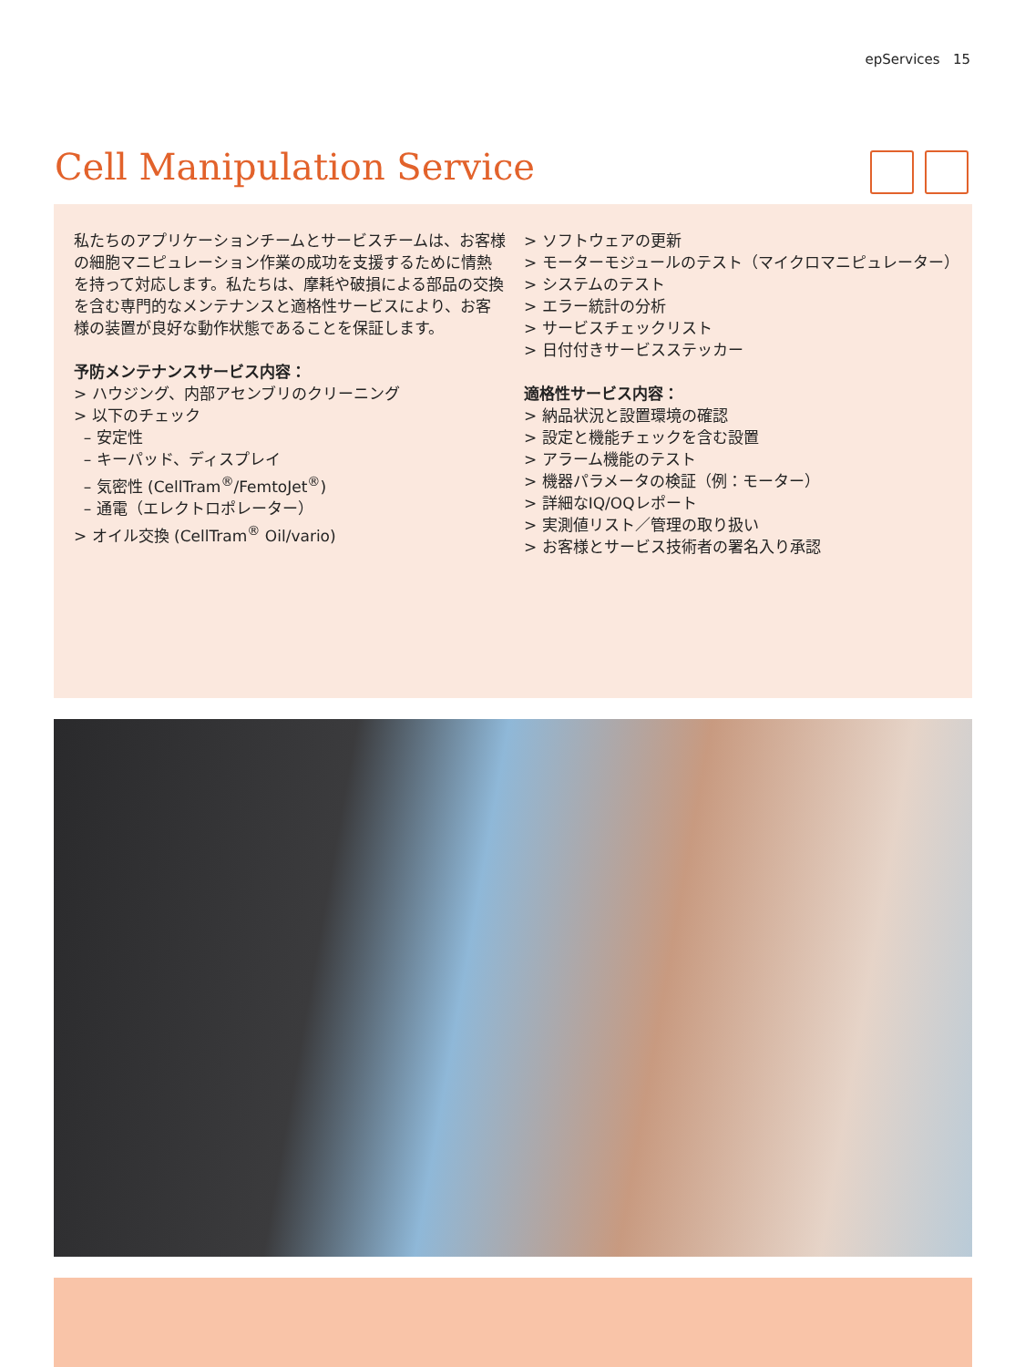epServices 15
Cell Manipulation Service
私たちのアプリケーションチームとサービスチームは、お客様の細胞マニピュレーション作業の成功を支援するために情熱を持って対応します。私たちは、摩耗や破損による部品の交換を含む専門的なメンテナンスと適格性サービスにより、お客様の装置が良好な動作状態であることを保証します。
予防メンテナンスサービス内容：
> ハウジング、内部アセンブリのクリーニング
> 以下のチェック
– 安定性
– キーパッド、ディスプレイ
– 気密性 (CellTram<sup>®</sup>/FemtoJet<sup>®</sup>)
– 通電（エレクトロポレーター）
> オイル交換 (CellTram<sup>®</sup> Oil/vario)
> ソフトウェアの更新
> モーターモジュールのテスト（マイクロマニピュレーター）
> システムのテスト
> エラー統計の分析
> サービスチェックリスト
> 日付付きサービスステッカー
適格性サービス内容：
> 納品状況と設置環境の確認
> 設定と機能チェックを含む設置
> アラーム機能のテスト
> 機器パラメータの検証（例：モーター）
> 詳細なIQ/OQレポート
> 実測値リスト／管理の取り扱い
> お客様とサービス技術者の署名入り承認